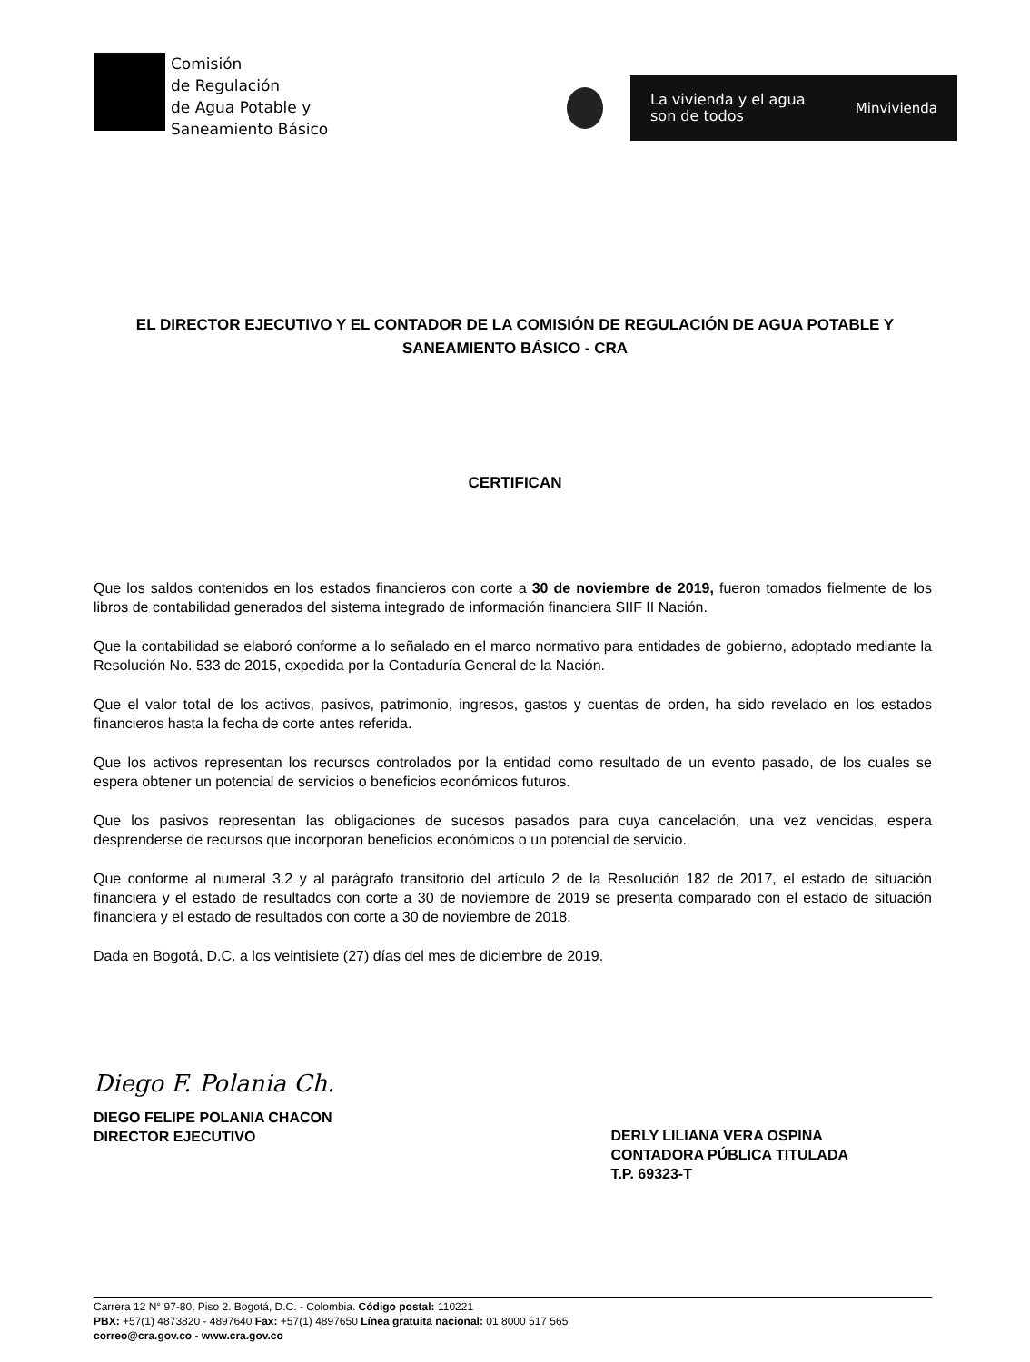Comisión
de Regulación
de Agua Potable y
Saneamiento Básico
La vivienda y el agua
son de todos
Minvivienda
EL DIRECTOR EJECUTIVO Y EL CONTADOR DE LA COMISIÓN DE REGULACIÓN DE AGUA POTABLE Y SANEAMIENTO BÁSICO - CRA
CERTIFICAN
Que los saldos contenidos en los estados financieros con corte a 30 de noviembre de 2019, fueron tomados fielmente de los libros de contabilidad generados del sistema integrado de información financiera SIIF II Nación.
Que la contabilidad se elaboró conforme a lo señalado en el marco normativo para entidades de gobierno, adoptado mediante la Resolución No. 533 de 2015, expedida por la Contaduría General de la Nación.
Que el valor total de los activos, pasivos, patrimonio, ingresos, gastos y cuentas de orden, ha sido revelado en los estados financieros hasta la fecha de corte antes referida.
Que los activos representan los recursos controlados por la entidad como resultado de un evento pasado, de los cuales se espera obtener un potencial de servicios o beneficios económicos futuros.
Que los pasivos representan las obligaciones de sucesos pasados para cuya cancelación, una vez vencidas, espera desprenderse de recursos que incorporan beneficios económicos o un potencial de servicio.
Que conforme al numeral 3.2 y al parágrafo transitorio del artículo 2 de la Resolución 182 de 2017, el estado de situación financiera y el estado de resultados con corte a 30 de noviembre de 2019 se presenta comparado con el estado de situación financiera y el estado de resultados con corte a 30 de noviembre de 2018.
Dada en Bogotá, D.C. a los veintisiete (27) días del mes de diciembre de 2019.
Diego F. Polania Ch.
DIEGO FELIPE POLANIA CHACON
DIRECTOR EJECUTIVO
DERLY LILIANA VERA OSPINA
CONTADORA PÚBLICA TITULADA
T.P. 69323-T
Carrera 12 N° 97-80, Piso 2. Bogotá, D.C. - Colombia. Código postal: 110221
PBX: +57(1) 4873820 - 4897640 Fax: +57(1) 4897650 Línea gratuita nacional: 01 8000 517 565
correo@cra.gov.co - www.cra.gov.co